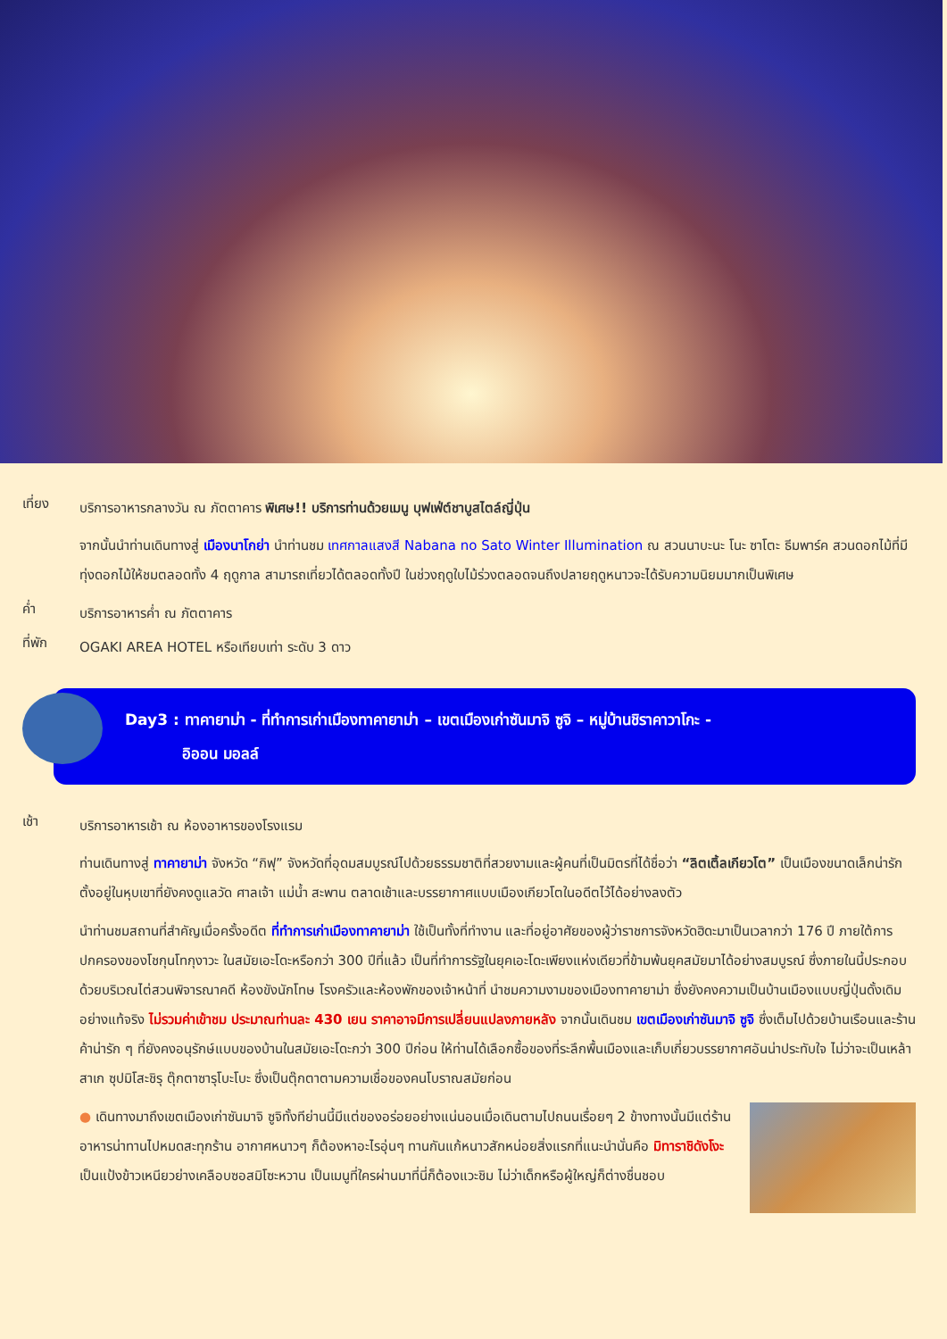เที่ยง
บริการอาหารกลางวัน ณ ภัตตาคาร พิเศษ!! บริการท่านด้วยเมนู บุฟเฟ่ต์ชาบูสไตล์ญี่ปุ่น
จากนั้นนำท่านเดินทางสู่ เมืองนาโกย่า นำท่านชม เทศกาลแสงสี Nabana no Sato Winter Illumination ณ สวนนาบะนะ โนะ ซาโตะ ธีมพาร์ค สวนดอกไม้ที่มีทุ่งดอกไม้ให้ชมตลอดทั้ง 4 ฤดูกาล สามารถเที่ยวได้ตลอดทั้งปี ในช่วงฤดูใบไม้ร่วงตลอดจนถึงปลายฤดูหนาวจะได้รับความนิยมมากเป็นพิเศษ
ค่ำ
บริการอาหารค่ำ ณ ภัตตาคาร
ที่พัก
OGAKI AREA HOTEL หรือเทียบเท่า ระดับ 3 ดาว
Day3 : ทาคายาม่า - ที่ทำการเก่าเมืองทาคายาม่า – เขตเมืองเก่าซันมาจิ ซูจิ – หมู่บ้านชิราคาวาโกะ -
อิออน มอลล์
เช้า
บริการอาหารเช้า ณ ห้องอาหารของโรงแรม
ท่านเดินทางสู่ ทาคายาม่า จังหวัด “กิฟุ” จังหวัดที่อุดมสมบูรณ์ไปด้วยธรรมชาติที่สวยงามและผู้คนที่เป็นมิตรที่ได้ชื่อว่า “ลิตเติ้ลเกียวโต” เป็นเมืองขนาดเล็กน่ารักตั้งอยู่ในหุบเขาที่ยังคงดูแลวัด ศาลเจ้า แม่น้ำ สะพาน ตลาดเช้าและบรรยากาศแบบเมืองเกียวโตในอดีตไว้ได้อย่างลงตัว
นำท่านชมสถานที่สำคัญเมื่อครั้งอดีต ที่ทำการเก่าเมืองทาคายาม่า ใช้เป็นทั้งที่ทำงาน และที่อยู่อาศัยของผู้ว่าราชการจังหวัดฮิดะมาเป็นเวลากว่า 176 ปี ภายใต้การปกครองของโชกุนโทกุงาวะ ในสมัยเอะโดะหรือกว่า 300 ปีที่แล้ว เป็นที่ทำการรัฐในยุคเอะโดะเพียงแห่งเดียวที่ข้ามพ้นยุคสมัยมาได้อย่างสมบูรณ์ ซึ่งภายในนี้ประกอบด้วยบริเวณไต่สวนพิจารณาคดี ห้องขังนักโทษ โรงครัวและห้องพักของเจ้าหน้าที่ นำชมความงามของเมืองทาคายาม่า ซึ่งยังคงความเป็นบ้านเมืองแบบญี่ปุ่นดั้งเดิมอย่างแท้จริง ไม่รวมค่าเข้าชม ประมาณท่านละ 430 เยน ราคาอาจมีการเปลี่ยนแปลงภายหลัง จากนั้นเดินชม เขตเมืองเก่าซันมาจิ ซูจิ ซึ่งเต็มไปด้วยบ้านเรือนและร้านค้าน่ารัก ๆ ที่ยังคงอนุรักษ์แบบของบ้านในสมัยเอะโดะกว่า 300 ปีก่อน ให้ท่านได้เลือกซื้อของที่ระลึกพื้นเมืองและเก็บเกี่ยวบรรยากาศอันน่าประทับใจ ไม่ว่าจะเป็นเหล้าสาเก ซุปมิโสะชิรุ ตุ๊กตาซารุโบะโบะ ซึ่งเป็นตุ๊กตาตามความเชื่อของคนโบราณสมัยก่อน
● เดินทางมาถึงเขตเมืองเก่าซันมาจิ ซูจิทั้งทีย่านนี้มีแต่ของอร่อยอย่างแน่นอนเมื่อเดินตามไปถนนเรื่อยๆ 2 ข้างทางนั้นมีแต่ร้านอาหารน่าทานไปหมดสะทุกร้าน อากาศหนาวๆ ก็ต้องหาอะไรอุ่นๆ ทานกันแก้หนาวสักหน่อยสิ่งแรกที่แนะนำนั่นคือ มิทาราชิดังโงะ เป็นแป้งข้าวเหนียวย่างเคลือบซอสมิโซะหวาน เป็นเมนูที่ใครผ่านมาที่นี่ก็ต้องแวะชิม ไม่ว่าเด็กหรือผู้ใหญ่ก็ต่างชื่นชอบ